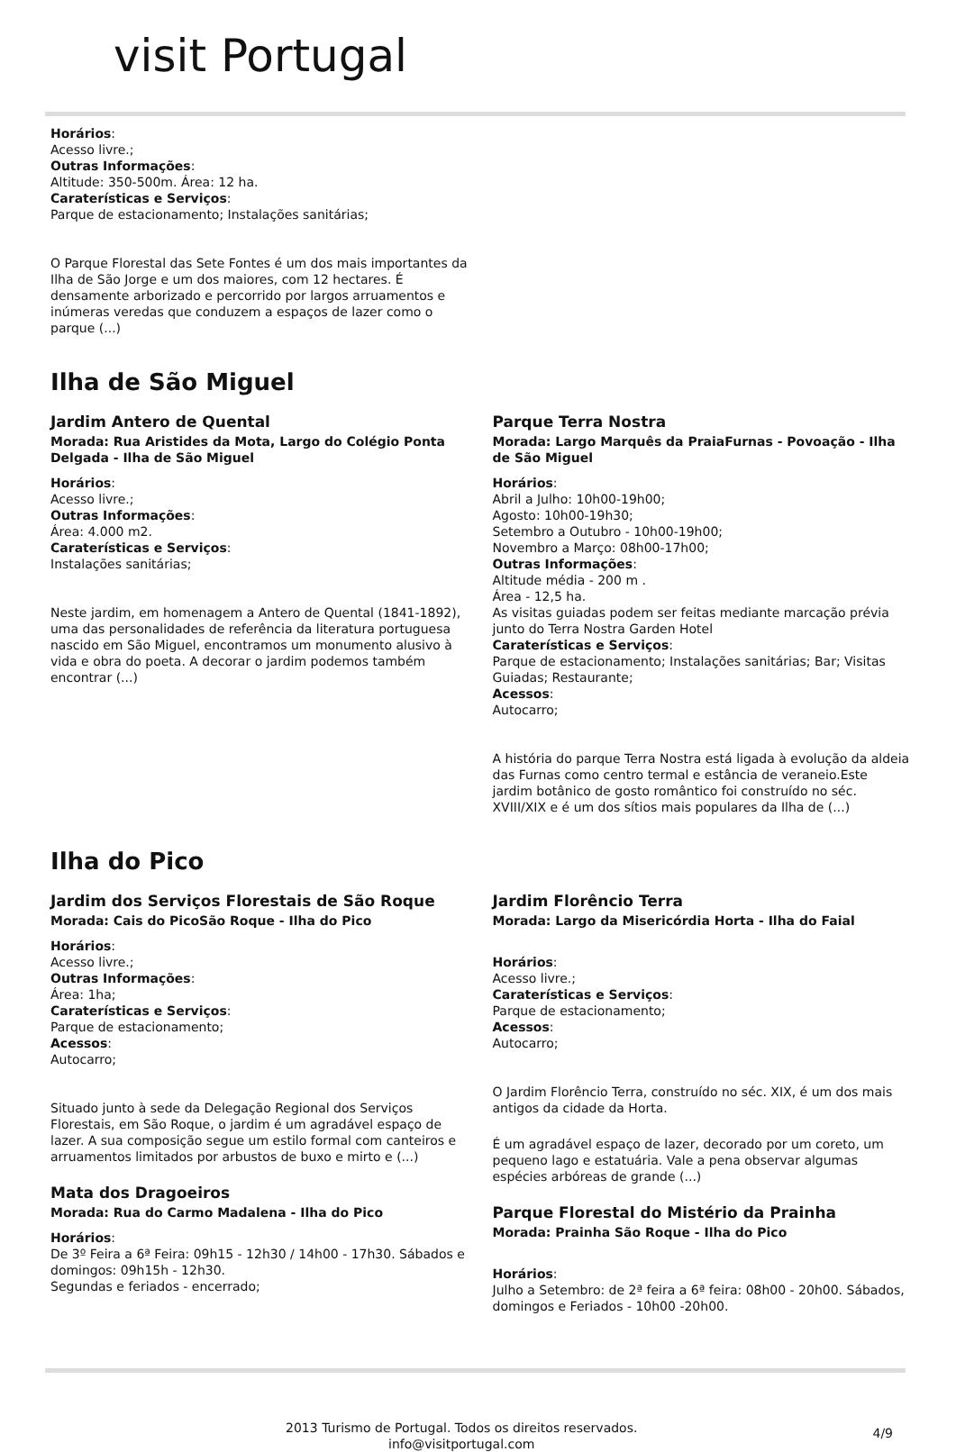visit Portugal
Horários:
Acesso livre.;
Outras Informações:
Altitude: 350-500m. Área: 12 ha.
Caraterísticas e Serviços:
Parque de estacionamento; Instalações sanitárias;
O Parque Florestal das Sete Fontes é um dos mais importantes da Ilha de São Jorge e um dos maiores, com 12 hectares. É densamente arborizado e percorrido por largos arruamentos e inúmeras veredas que conduzem a espaços de lazer como o parque (...)
Ilha de São Miguel
Jardim Antero de Quental
Morada: Rua Aristides da Mota, Largo do Colégio Ponta Delgada - Ilha de São Miguel
Horários:
Acesso livre.;
Outras Informações:
Área: 4.000 m2.
Caraterísticas e Serviços:
Instalações sanitárias;
Neste jardim, em homenagem a Antero de Quental (1841-1892), uma das personalidades de referência da literatura portuguesa nascido em São Miguel, encontramos um monumento alusivo à vida e obra do poeta. A decorar o jardim podemos também encontrar (...)
Parque Terra Nostra
Morada: Largo Marquês da PraiaFurnas - Povoação - Ilha de São Miguel
Horários:
Abril a Julho: 10h00-19h00;
Agosto: 10h00-19h30;
Setembro a Outubro - 10h00-19h00;
Novembro a Março: 08h00-17h00;
Outras Informações:
Altitude média - 200 m .
Área - 12,5 ha.
As visitas guiadas podem ser feitas mediante marcação prévia junto do Terra Nostra Garden Hotel
Caraterísticas e Serviços:
Parque de estacionamento; Instalações sanitárias; Bar; Visitas Guiadas; Restaurante;
Acessos:
Autocarro;
A história do parque Terra Nostra está ligada à evolução da aldeia das Furnas como centro termal e estância de veraneio.Este jardim botânico de gosto romântico foi construído no séc. XVIII/XIX e é um dos sítios mais populares da Ilha de (...)
Ilha do Pico
Jardim dos Serviços Florestais de São Roque
Morada: Cais do PicoSão Roque - Ilha do Pico
Horários:
Acesso livre.;
Outras Informações:
Área: 1ha;
Caraterísticas e Serviços:
Parque de estacionamento;
Acessos:
Autocarro;
Situado junto à sede da Delegação Regional dos Serviços Florestais, em São Roque, o jardim é um agradável espaço de lazer. A sua composição segue um estilo formal com canteiros e arruamentos limitados por arbustos de buxo e mirto e (...)
Mata dos Dragoeiros
Morada: Rua do Carmo Madalena - Ilha do Pico
Horários:
De 3º Feira a 6ª Feira: 09h15 - 12h30 / 14h00 - 17h30. Sábados e domingos: 09h15h - 12h30.
Segundas e feriados - encerrado;
Jardim Florêncio Terra
Morada: Largo da Misericórdia Horta - Ilha do Faial
Horários:
Acesso livre.;
Caraterísticas e Serviços:
Parque de estacionamento;
Acessos:
Autocarro;
O Jardim Florêncio Terra, construído no séc. XIX, é um dos mais antigos da cidade da Horta.
É um agradável espaço de lazer, decorado por um coreto, um pequeno lago e estatuária. Vale a pena observar algumas espécies arbóreas de grande (...)
Parque Florestal do Mistério da Prainha
Morada: Prainha São Roque - Ilha do Pico
Horários:
Julho a Setembro: de 2ª feira a 6ª feira: 08h00 - 20h00. Sábados, domingos e Feriados - 10h00 -20h00.
2013 Turismo de Portugal. Todos os direitos reservados.
info@visitportugal.com
4/9